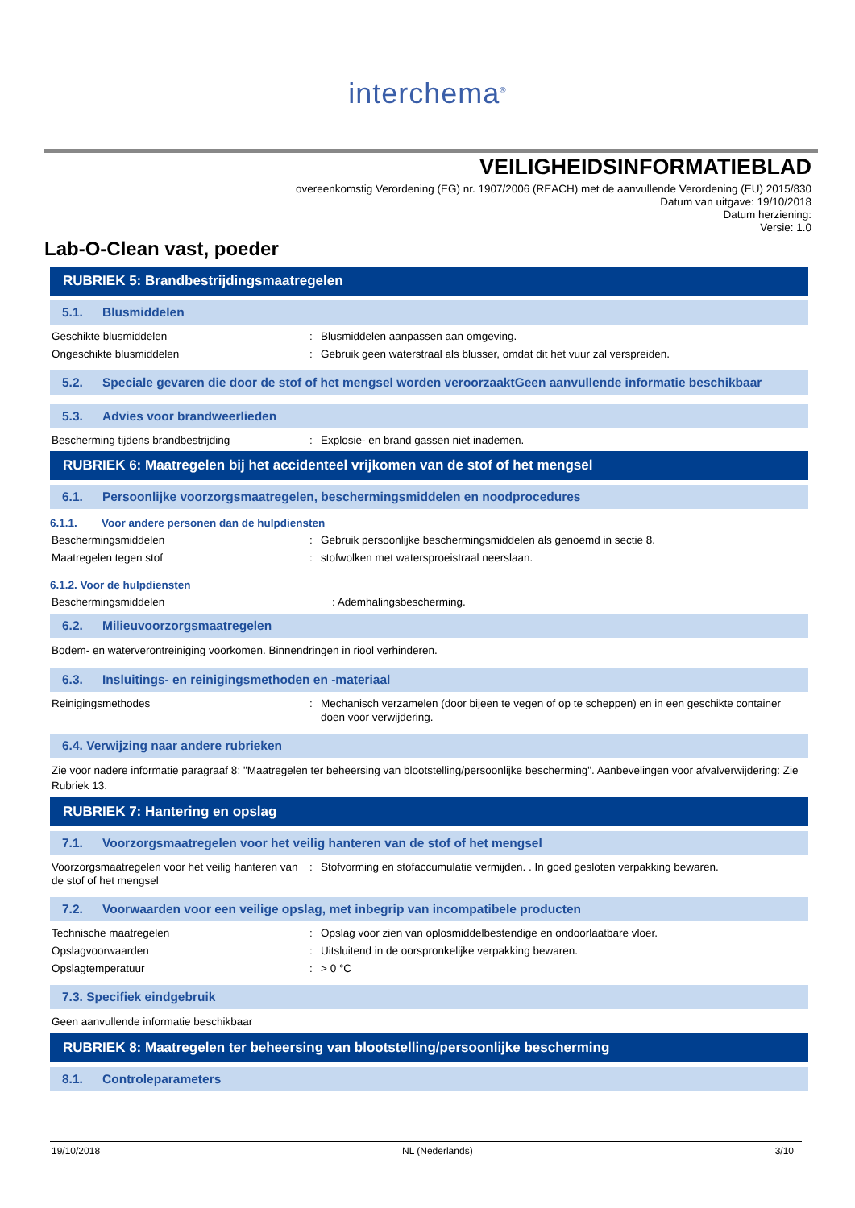interchema<sup>®</sup>
VEILIGHEIDSINFORMATIEBLAD
overeenkomstig Verordening (EG) nr. 1907/2006 (REACH) met de aanvullende Verordening (EU) 2015/830
Datum van uitgave: 19/10/2018
Datum herziening:
Versie: 1.0
Lab-O-Clean vast, poeder
RUBRIEK 5: Brandbestrijdingsmaatregelen
5.1. Blusmiddelen
Geschikte blusmiddelen : Blusmiddelen aanpassen aan omgeving.
Ongeschikte blusmiddelen : Gebruik geen waterstraal als blusser, omdat dit het vuur zal verspreiden.
5.2. Speciale gevaren die door de stof of het mengsel worden veroorzaaktGeen aanvullende informatie beschikbaar
5.3. Advies voor brandweerlieden
Bescherming tijdens brandbestrijding : Explosie- en brand gassen niet inademen.
RUBRIEK 6: Maatregelen bij het accidenteel vrijkomen van de stof of het mengsel
6.1. Persoonlijke voorzorgsmaatregelen, beschermingsmiddelen en noodprocedures
6.1.1. Voor andere personen dan de hulpdiensten
Beschermingsmiddelen : Gebruik persoonlijke beschermingsmiddelen als genoemd in sectie 8.
Maatregelen tegen stof : stofwolken met watersproeistraal neerslaan.
6.1.2. Voor de hulpdiensten
Beschermingsmiddelen : Ademhalingsbescherming.
6.2. Milieuvoorzorgsmaatregelen
Bodem- en waterverontreiniging voorkomen. Binnendringen in riool verhinderen.
6.3. Insluitings- en reinigingsmethoden en -materiaal
Reinigingsmethodes : Mechanisch verzamelen (door bijeen te vegen of op te scheppen) en in een geschikte container doen voor verwijdering.
6.4. Verwijzing naar andere rubrieken
Zie voor nadere informatie paragraaf 8: "Maatregelen ter beheersing van blootstelling/persoonlijke bescherming". Aanbevelingen voor afvalverwijdering: Zie Rubriek 13.
RUBRIEK 7: Hantering en opslag
7.1. Voorzorgsmaatregelen voor het veilig hanteren van de stof of het mengsel
Voorzorgsmaatregelen voor het veilig hanteren van de stof of het mengsel
: Stofvorming en stofaccumulatie vermijden. . In goed gesloten verpakking bewaren.
7.2. Voorwaarden voor een veilige opslag, met inbegrip van incompatibele producten
Technische maatregelen : Opslag voor zien van oplosmiddelbestendige en ondoorlaatbare vloer.
Opslagvoorwaarden : Uitsluitend in de oorspronkelijke verpakking bewaren.
Opslagtemperatuur : > 0 °C
7.3. Specifiek eindgebruik
Geen aanvullende informatie beschikbaar
RUBRIEK 8: Maatregelen ter beheersing van blootstelling/persoonlijke bescherming
8.1. Controleparameters
19/10/2018 NL (Nederlands) 3/10